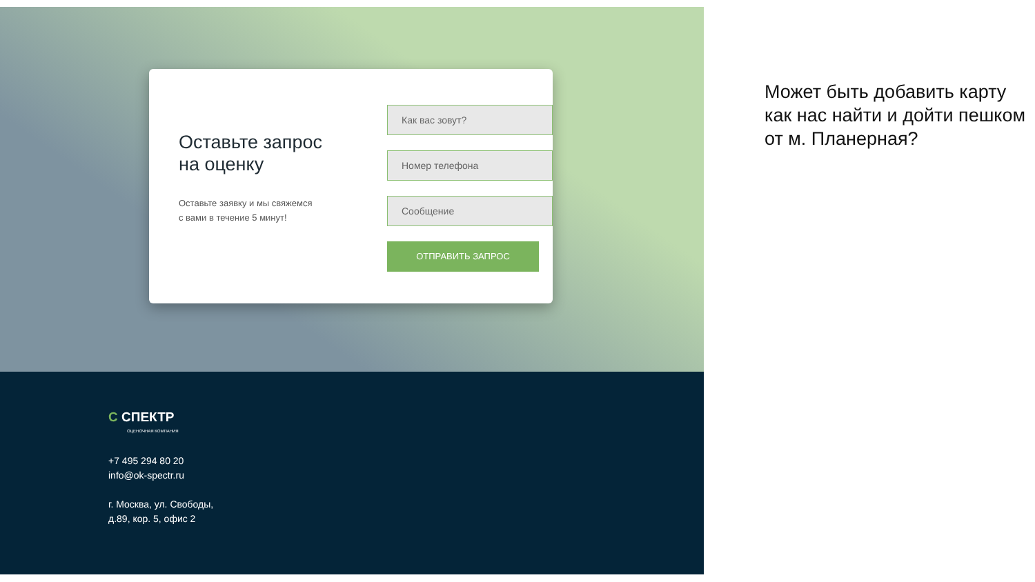Оставьте запрос
на оценку
Оставьте заявку и мы свяжемся
с вами в течение 5 минут!
Как вас зовут?
Номер телефона
Сообщение
ОТПРАВИТЬ ЗАПРОС
C СПЕКТР
ОЦЕНОЧНАЯ КОМПАНИЯ
+7 495 294 80 20
info@ok-spectr.ru
г. Москва, ул. Свободы,
д.89, кор. 5, офис 2
Может быть добавить карту как нас найти и дойти пешком от м. Планерная?